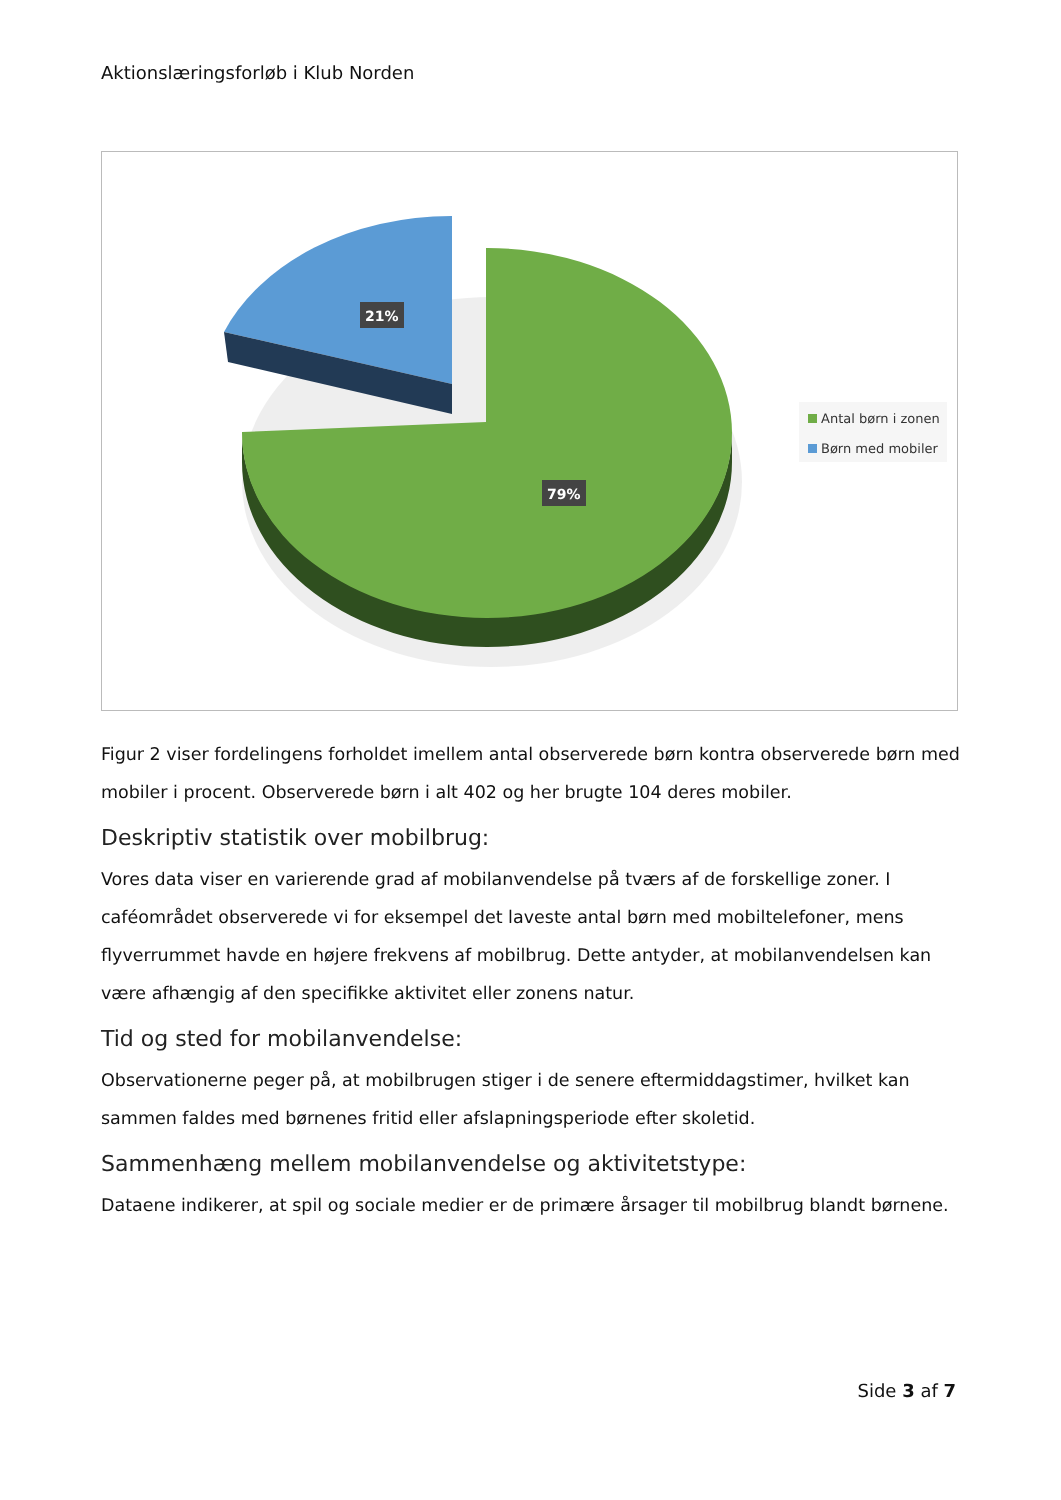Aktionslæringsforløb i Klub Norden
21%
79%
Antal børn i zonen
Børn med mobiler
Figur 2 viser fordelingens forholdet imellem antal observerede børn kontra observerede børn med mobiler i procent. Observerede børn i alt 402 og her brugte 104 deres mobiler.
Deskriptiv statistik over mobilbrug:
Vores data viser en varierende grad af mobilanvendelse på tværs af de forskellige zoner. I caféområdet observerede vi for eksempel det laveste antal børn med mobiltelefoner, mens flyverrummet havde en højere frekvens af mobilbrug. Dette antyder, at mobilanvendelsen kan være afhængig af den specifikke aktivitet eller zonens natur.
Tid og sted for mobilanvendelse:
Observationerne peger på, at mobilbrugen stiger i de senere eftermiddagstimer, hvilket kan sammen faldes med børnenes fritid eller afslapningsperiode efter skoletid.
Sammenhæng mellem mobilanvendelse og aktivitetstype:
Dataene indikerer, at spil og sociale medier er de primære årsager til mobilbrug blandt børnene.
Side 3 af 7